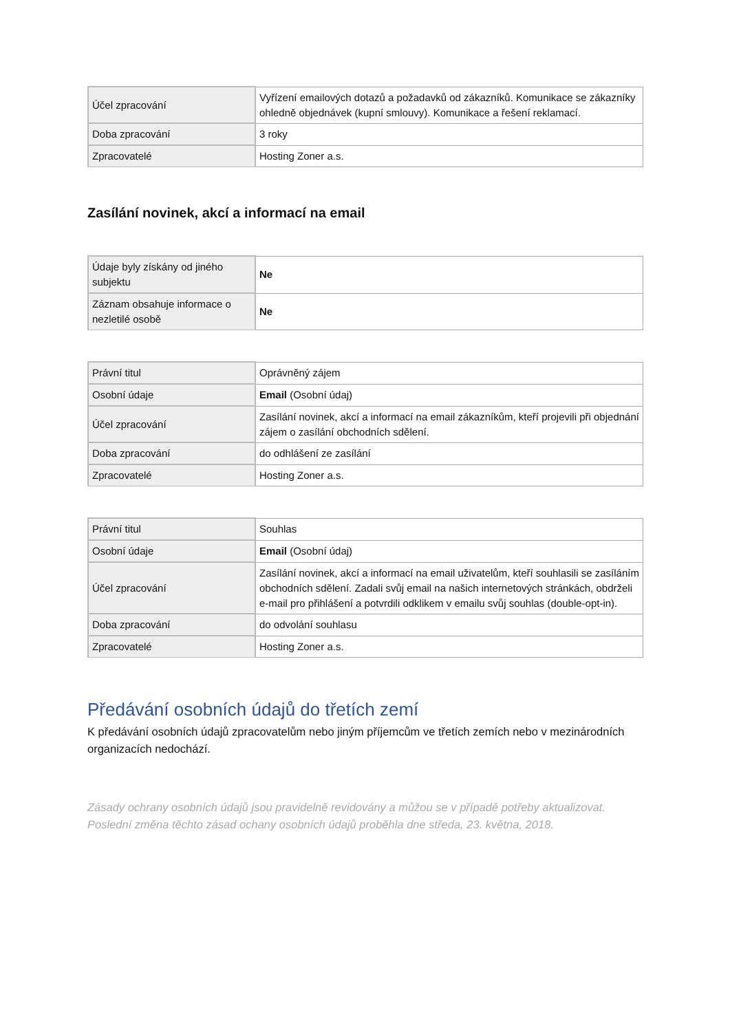| Účel zpracování | Vyřízení emailových dotazů a požadavků od zákazníků. Komunikace se zákazníky ohledně objednávek (kupní smlouvy). Komunikace a řešení reklamací. |
| Doba zpracování | 3 roky |
| Zpracovatelé | Hosting Zoner a.s. |
Zasílání novinek, akcí a informací na email
| Údaje byly získány od jiného subjektu | Ne |
| Záznam obsahuje informace o nezletilé osobě | Ne |
| Právní titul | Oprávněný zájem |
| Osobní údaje | Email (Osobní údaj) |
| Účel zpracování | Zasílání novinek, akcí a informací na email zákazníkům, kteří projevili při objednání zájem o zasílání obchodních sdělení. |
| Doba zpracování | do odhlášení ze zasílání |
| Zpracovatelé | Hosting Zoner a.s. |
| Právní titul | Souhlas |
| Osobní údaje | Email (Osobní údaj) |
| Účel zpracování | Zasílání novinek, akcí a informací na email uživatelům, kteří souhlasili se zasíláním obchodních sdělení. Zadali svůj email na našich internetových stránkách, obdrželi e-mail pro přihlášení a potvrdili odklikem v emailu svůj souhlas (double-opt-in). |
| Doba zpracování | do odvolání souhlasu |
| Zpracovatelé | Hosting Zoner a.s. |
Předávání osobních údajů do třetích zemí
K předávání osobních údajů zpracovatelům nebo jiným příjemcům ve třetích zemích nebo v mezinárodních organizacích nedochází.
Zásady ochrany osobních údajů jsou pravidelně revidovány a můžou se v případě potřeby aktualizovat. Poslední změna těchto zásad ochany osobních údajů proběhla dne středa, 23. května, 2018.